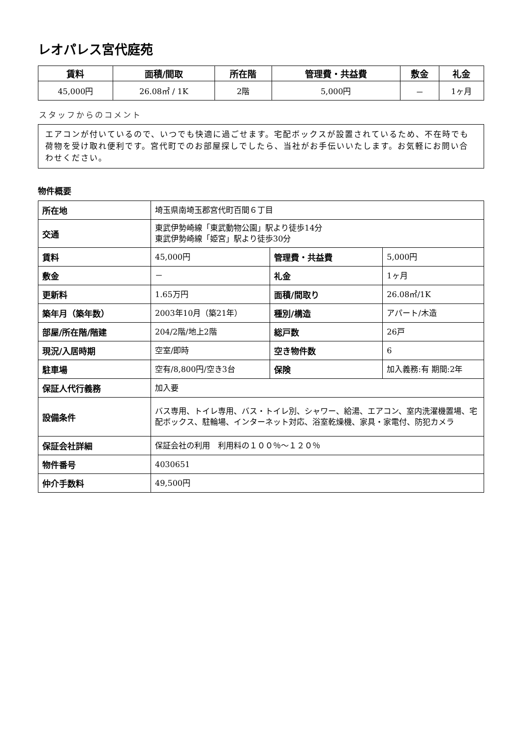レオパレス宮代庭苑
| 賃料 | 面積/間取 | 所在階 | 管理費・共益費 | 敷金 | 礼金 |
| --- | --- | --- | --- | --- | --- |
| 45,000円 | 26.08㎡ / 1K | 2階 | 5,000円 | － | 1ヶ月 |
スタッフからのコメント
エアコンが付いているので、いつでも快適に過ごせます。宅配ボックスが設置されているため、不在時でも荷物を受け取れ便利です。宮代町でのお部屋探しでしたら、当社がお手伝いいたします。お気軽にお問い合わせください。
物件概要
| 所在地 | 埼玉県南埼玉郡宮代町百間６丁目 | | |
| 交通 | 東武伊勢崎線「東武動物公園」駅より徒歩14分 東武伊勢崎線「姫宮」駅より徒歩30分 | | |
| 賃料 | 45,000円 | 管理費・共益費 | 5,000円 |
| 敷金 | － | 礼金 | 1ヶ月 |
| 更新料 | 1.65万円 | 面積/間取り | 26.08㎡/1K |
| 築年月（築年数） | 2003年10月（築21年） | 種別/構造 | アパート/木造 |
| 部屋/所在階/階建 | 204/2階/地上2階 | 総戸数 | 26戸 |
| 現況/入居時期 | 空室/即時 | 空き物件数 | 6 |
| 駐車場 | 空有/8,800円/空き3台 | 保険 | 加入義務:有 期間:2年 |
| 保証人代行義務 | 加入要 | | |
| 設備条件 | バス専用、トイレ専用、バス・トイレ別、シャワー、給湯、エアコン、室内洗濯機置場、宅配ボックス、駐輪場、インターネット対応、浴室乾燥機、家具・家電付、防犯カメラ | | |
| 保証会社詳細 | 保証会社の利用 利用料の１００％～１２０％ | | |
| 物件番号 | 4030651 | | |
| 仲介手数料 | 49,500円 | | |